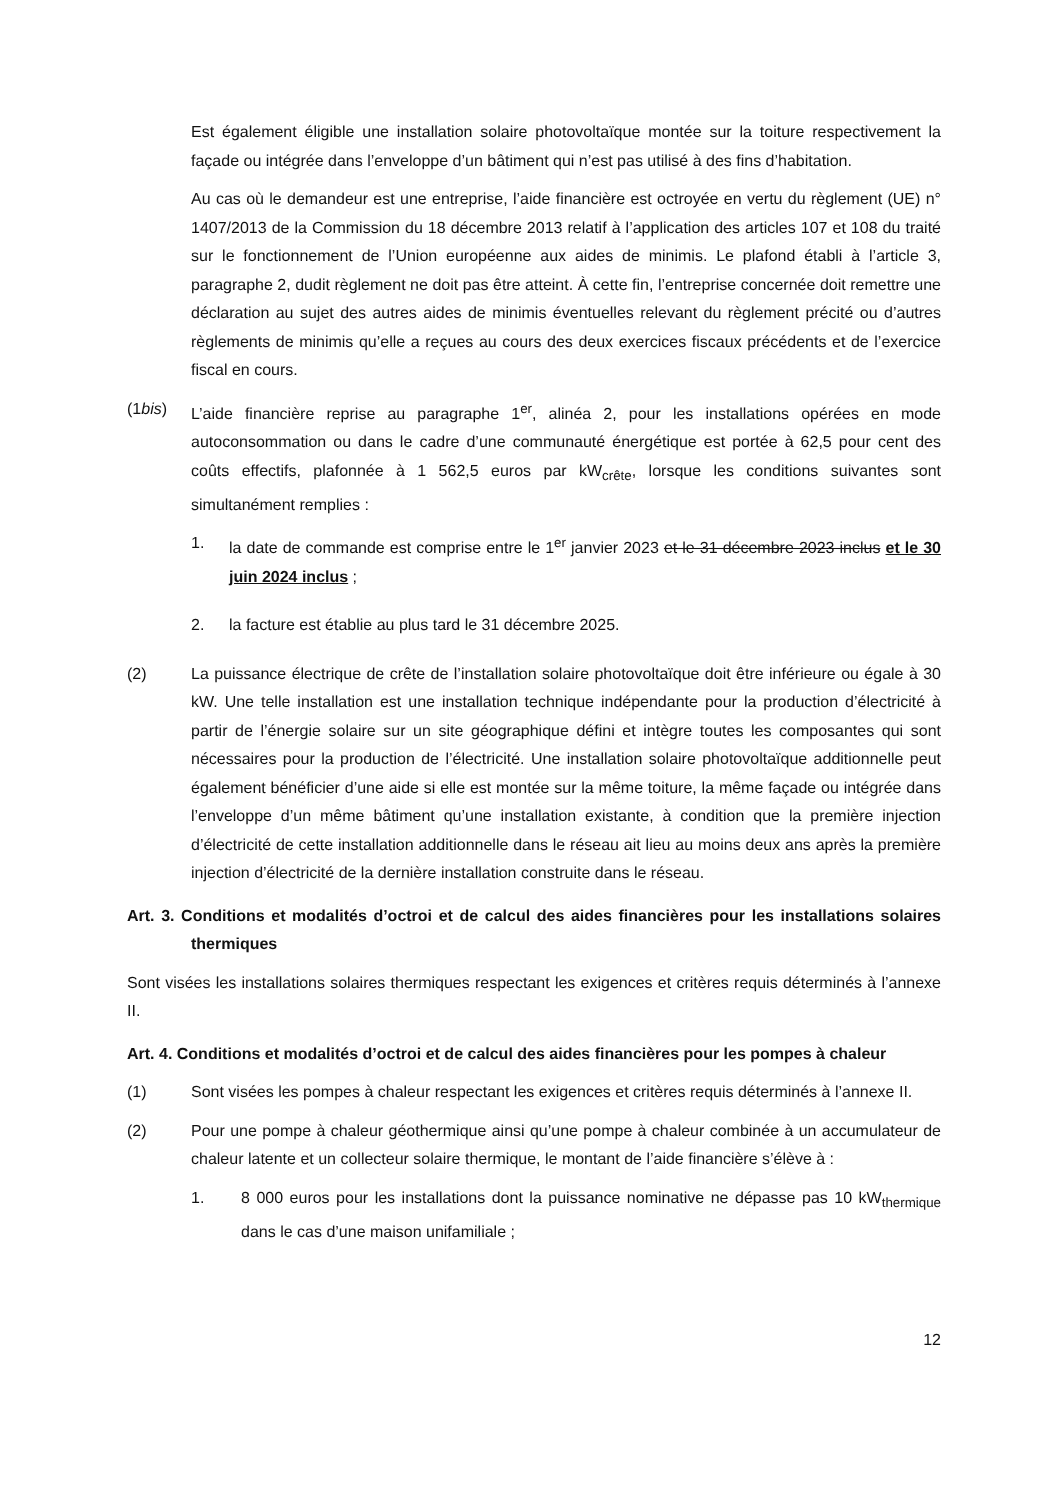Est également éligible une installation solaire photovoltaïque montée sur la toiture respectivement la façade ou intégrée dans l’enveloppe d’un bâtiment qui n’est pas utilisé à des fins d’habitation.
Au cas où le demandeur est une entreprise, l’aide financière est octroyée en vertu du règlement (UE) n° 1407/2013 de la Commission du 18 décembre 2013 relatif à l’application des articles 107 et 108 du traité sur le fonctionnement de l’Union européenne aux aides de minimis. Le plafond établi à l’article 3, paragraphe 2, dudit règlement ne doit pas être atteint. À cette fin, l’entreprise concernée doit remettre une déclaration au sujet des autres aides de minimis éventuelles relevant du règlement précité ou d’autres règlements de minimis qu’elle a reçues au cours des deux exercices fiscaux précédents et de l’exercice fiscal en cours.
(1bis) L’aide financière reprise au paragraphe 1<sup>er</sup>, alinéa 2, pour les installations opérées en mode autoconsommation ou dans le cadre d’une communauté énergétique est portée à 62,5 pour cent des coûts effectifs, plafonnée à 1 562,5 euros par kW<sub>crête</sub>, lorsque les conditions suivantes sont simultanément remplies :
1. la date de commande est comprise entre le 1<sup>er</sup> janvier 2023 et le 31 décembre 2023 inclus et le 30 juin 2024 inclus ;
2. la facture est établie au plus tard le 31 décembre 2025.
(2) La puissance électrique de crête de l’installation solaire photovoltaïque doit être inférieure ou égale à 30 kW. Une telle installation est une installation technique indépendante pour la production d’électricité à partir de l’énergie solaire sur un site géographique défini et intègre toutes les composantes qui sont nécessaires pour la production de l’électricité. Une installation solaire photovoltaïque additionnelle peut également bénéficier d’une aide si elle est montée sur la même toiture, la même façade ou intégrée dans l’enveloppe d’un même bâtiment qu’une installation existante, à condition que la première injection d’électricité de cette installation additionnelle dans le réseau ait lieu au moins deux ans après la première injection d’électricité de la dernière installation construite dans le réseau.
Art. 3. Conditions et modalités d’octroi et de calcul des aides financières pour les installations solaires thermiques
Sont visées les installations solaires thermiques respectant les exigences et critères requis déterminés à l’annexe II.
Art. 4. Conditions et modalités d’octroi et de calcul des aides financières pour les pompes à chaleur
(1) Sont visées les pompes à chaleur respectant les exigences et critères requis déterminés à l’annexe II.
(2) Pour une pompe à chaleur géothermique ainsi qu’une pompe à chaleur combinée à un accumulateur de chaleur latente et un collecteur solaire thermique, le montant de l’aide financière s’élève à :
1. 8 000 euros pour les installations dont la puissance nominative ne dépasse pas 10 kW<sub>thermique</sub> dans le cas d’une maison unifamiliale ;
12